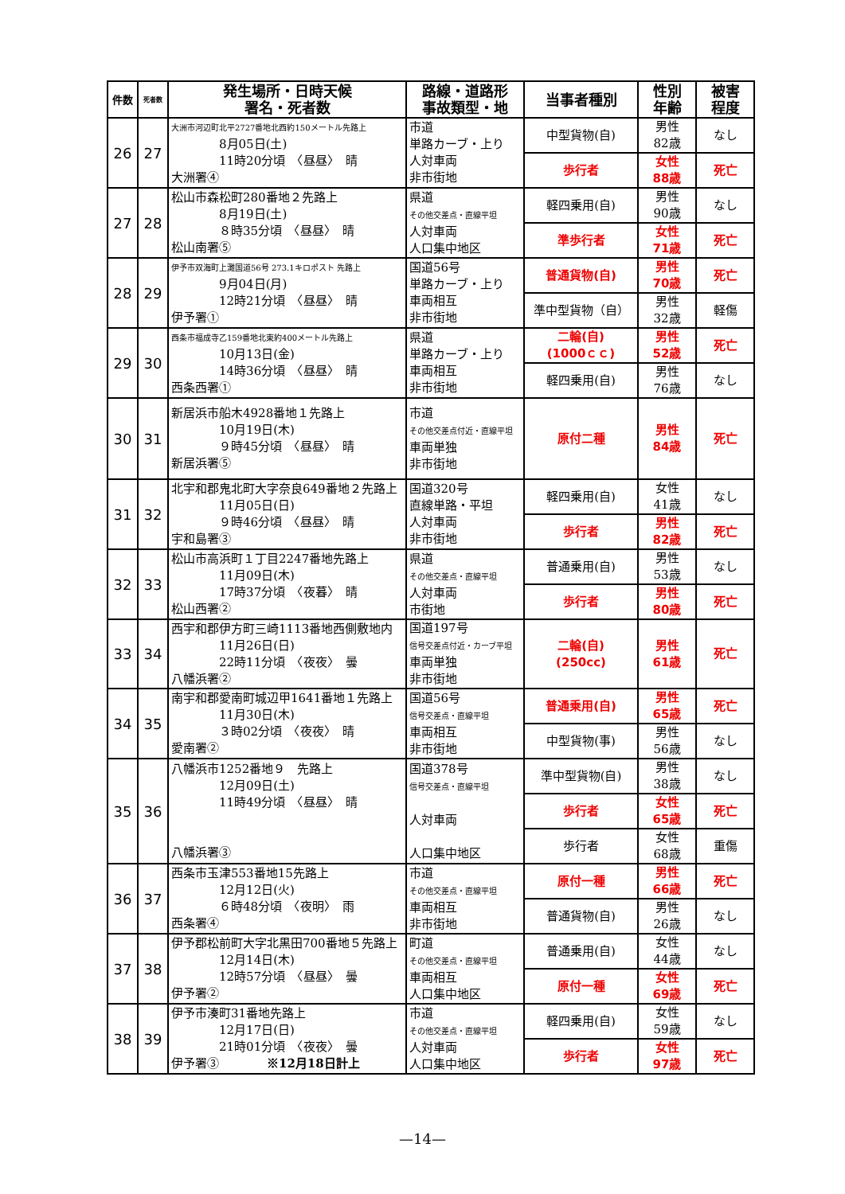| 件数 | 死者数 | 発生場所・日時天候 署名・死者数 | 路線・道路形 事故類型・地 | 当事者種別 | 性別 年齢 | 被害 程度 |
| --- | --- | --- | --- | --- | --- | --- |
| 26 | 27 | 大洲市河辺町北平2727番地北西約150メートル先路上 8月05日(土) 11時20分頃 〈昼昼〉 晴 大洲署④ | 市道 単路カーブ・上り 人対車両 非市街地 | 中型貨物(自) | 男性 82歳 | なし |
| | | | | 歩行者 | 女性 88歳 | 死亡 |
| 27 | 28 | 松山市森松町280番地２先路上 8月19日(土) ８時35分頃 〈昼昼〉 晴 松山南署⑤ | 県道 その他交差点・直線平坦 人対車両 人口集中地区 | 軽四乗用(自) | 男性 90歳 | なし |
| | | | | 準歩行者 | 女性 71歳 | 死亡 |
| 28 | 29 | 伊予市双海町上灘国道56号 273.1キロポスト 先路上 9月04日(月) 12時21分頃 〈昼昼〉 晴 伊予署① | 国道56号 単路カーブ・上り 車両相互 非市街地 | 普通貨物(自) | 男性 70歳 | 死亡 |
| | | | | 準中型貨物（自） | 男性 32歳 | 軽傷 |
| 29 | 30 | 西条市福成寺乙159番地北東約400メートル先路上 10月13日(金) 14時36分頃 〈昼昼〉 晴 西条西署① | 県道 単路カーブ・上り 車両相互 非市街地 | 二輪(自) (1000ｃｃ) | 男性 52歳 | 死亡 |
| | | | | 軽四乗用(自) | 男性 76歳 | なし |
| 30 | 31 | 新居浜市船木4928番地１先路上 10月19日(木) ９時45分頃 〈昼昼〉 晴 新居浜署⑤ | 市道 その他交差点付近・直線平坦 車両単独 非市街地 | 原付二種 | 男性 84歳 | 死亡 |
| 31 | 32 | 北宇和郡鬼北町大字奈良649番地２先路上 11月05日(日) ９時46分頃 〈昼昼〉 晴 宇和島署③ | 国道320号 直線単路・平坦 人対車両 非市街地 | 軽四乗用(自) | 女性 41歳 | なし |
| | | | | 歩行者 | 男性 82歳 | 死亡 |
| 32 | 33 | 松山市高浜町１丁目2247番地先路上 11月09日(木) 17時37分頃 〈夜暮〉 晴 松山西署② | 県道 その他交差点・直線平坦 人対車両 市街地 | 普通乗用(自) | 男性 53歳 | なし |
| | | | | 歩行者 | 男性 80歳 | 死亡 |
| 33 | 34 | 西宇和郡伊方町三崎1113番地西側敷地内 11月26日(日) 22時11分頃 〈夜夜〉 曇 八幡浜署② | 国道197号 信号交差点付近・カーブ平坦 車両単独 非市街地 | 二輪(自) (250cc) | 男性 61歳 | 死亡 |
| 34 | 35 | 南宇和郡愛南町城辺甲1641番地１先路上 11月30日(木) ３時02分頃 〈夜夜〉 晴 愛南署② | 国道56号 信号交差点・直線平坦 車両相互 非市街地 | 普通乗用(自) | 男性 65歳 | 死亡 |
| | | | | 中型貨物(事) | 男性 56歳 | なし |
| 35 | 36 | 八幡浜市1252番地９ 先路上 12月09日(土) 11時49分頃 〈昼昼〉 晴 八幡浜署③ | 国道378号 信号交差点・直線平坦 人対車両 人口集中地区 | 準中型貨物(自) | 男性 38歳 | なし |
| | | | | 歩行者 | 女性 65歳 | 死亡 |
| | | | | 歩行者 | 女性 68歳 | 重傷 |
| 36 | 37 | 西条市玉津553番地15先路上 12月12日(火) ６時48分頃 〈夜明〉 雨 西条署④ | 市道 その他交差点・直線平坦 車両相互 非市街地 | 原付一種 | 男性 66歳 | 死亡 |
| | | | | 普通貨物(自) | 男性 26歳 | なし |
| 37 | 38 | 伊予郡松前町大字北黒田700番地５先路上 12月14日(木) 12時57分頃 〈昼昼〉 曇 伊予署② | 町道 その他交差点・直線平坦 車両相互 人口集中地区 | 普通乗用(自) | 女性 44歳 | なし |
| | | | | 原付一種 | 女性 69歳 | 死亡 |
| 38 | 39 | 伊予市湊町31番地先路上 12月17日(日) 21時01分頃 〈夜夜〉 曇 伊予署③ ※12月18日計上 | 市道 その他交差点・直線平坦 人対車両 人口集中地区 | 軽四乗用(自) | 女性 59歳 | なし |
| | | | | 歩行者 | 女性 97歳 | 死亡 |
—14—